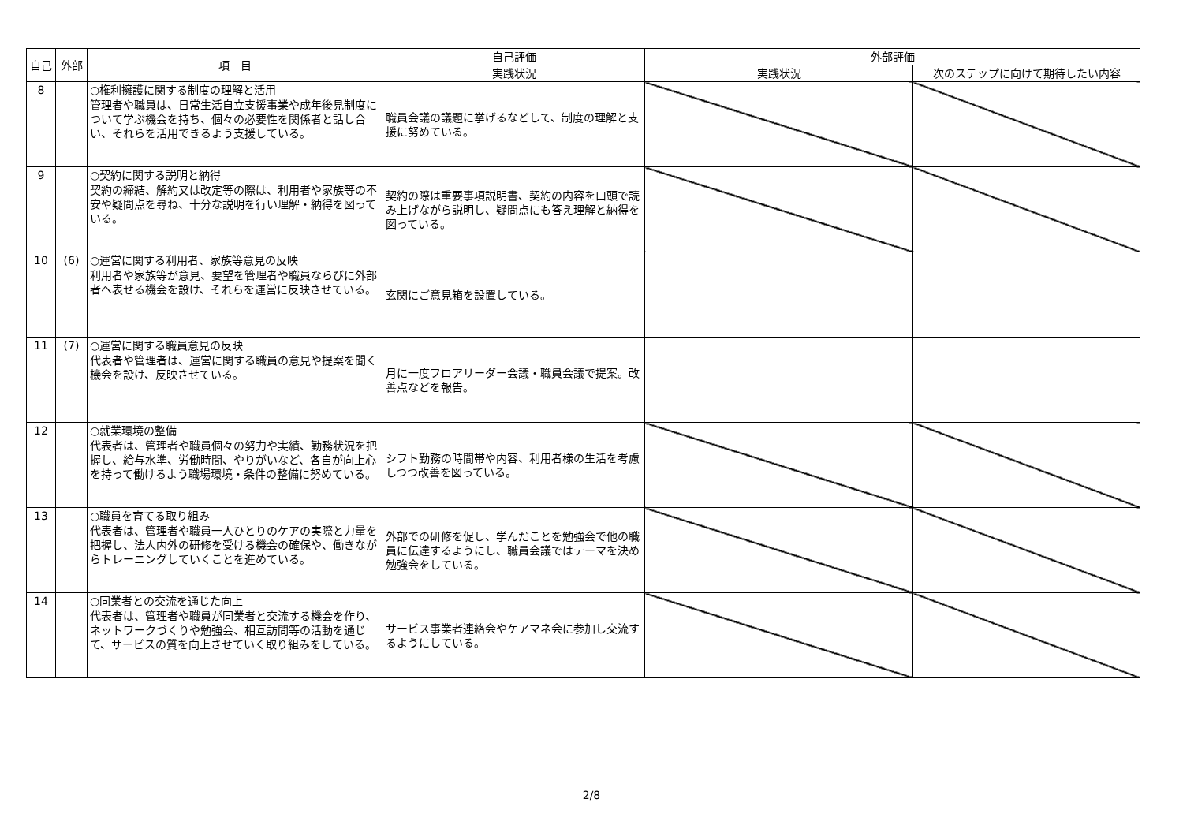| 自己 | 外部 | 項 目 | 自己評価 | 外部評価 | |
| --- | --- | --- | --- | --- | --- |
| | | | 実践状況 | 実践状況 | 次のステップに向けて期待したい内容 |
| 8 | | ○権利擁護に関する制度の理解と活用 管理者や職員は、日常生活自立支援事業や成年後見制度について学ぶ機会を持ち、個々の必要性を関係者と話し合い、それらを活用できるよう支援している。 | 職員会議の議題に挙げるなどして、制度の理解と支援に努めている。 | | |
| 9 | | ○契約に関する説明と納得 契約の締結、解約又は改定等の際は、利用者や家族等の不安や疑問点を尋ね、十分な説明を行い理解・納得を図っている。 | 契約の際は重要事項説明書、契約の内容を口頭で読み上げながら説明し、疑問点にも答え理解と納得を図っている。 | | |
| 10 | (6) | ○運営に関する利用者、家族等意見の反映 利用者や家族等が意見、要望を管理者や職員ならびに外部者へ表せる機会を設け、それらを運営に反映させている。 | 玄関にご意見箱を設置している。 | | |
| 11 | (7) | ○運営に関する職員意見の反映 代表者や管理者は、運営に関する職員の意見や提案を聞く機会を設け、反映させている。 | 月に一度フロアリーダー会議・職員会議で提案。改善点などを報告。 | | |
| 12 | | ○就業環境の整備 代表者は、管理者や職員個々の努力や実績、勤務状況を把握し、給与水準、労働時間、やりがいなど、各自が向上心を持って働けるよう職場環境・条件の整備に努めている。 | シフト勤務の時間帯や内容、利用者様の生活を考慮しつつ改善を図っている。 | | |
| 13 | | ○職員を育てる取り組み 代表者は、管理者や職員一人ひとりのケアの実際と力量を把握し、法人内外の研修を受ける機会の確保や、働きながらトレーニングしていくことを進めている。 | 外部での研修を促し、学んだことを勉強会で他の職員に伝達するようにし、職員会議ではテーマを決め勉強会をしている。 | | |
| 14 | | ○同業者との交流を通じた向上 代表者は、管理者や職員が同業者と交流する機会を作り、ネットワークづくりや勉強会、相互訪問等の活動を通じて、サービスの質を向上させていく取り組みをしている。 | サービス事業者連絡会やケアマネ会に参加し交流するようにしている。 | | |
2/8